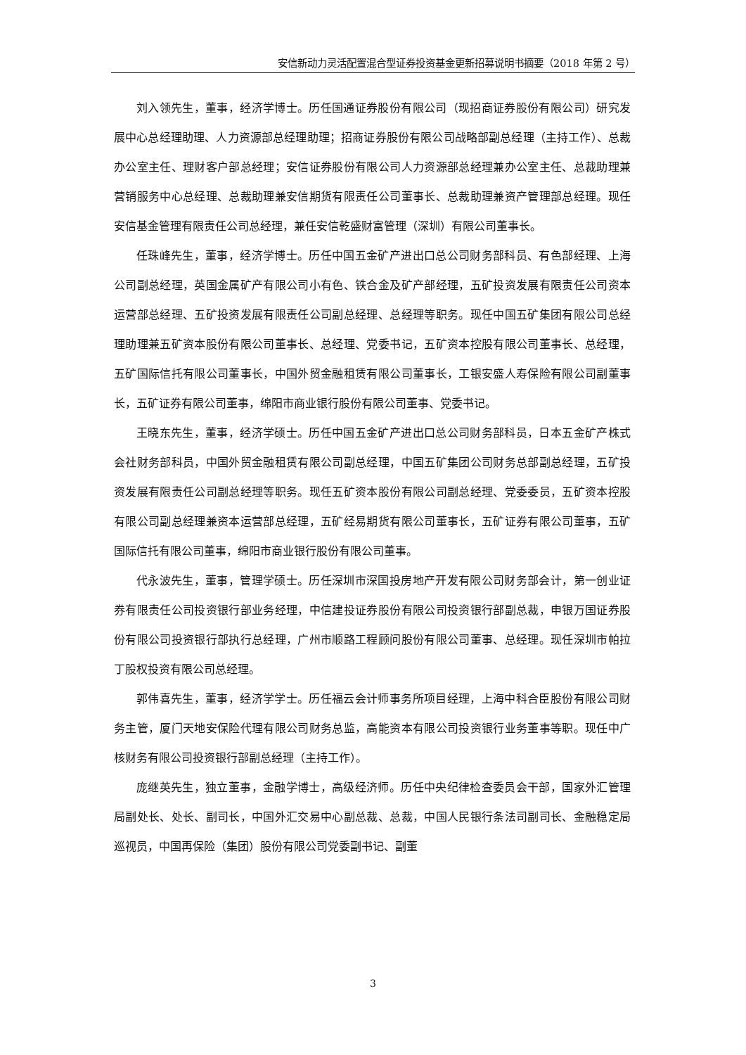安信新动力灵活配置混合型证券投资基金更新招募说明书摘要（2018 年第 2 号）
刘入领先生，董事，经济学博士。历任国通证券股份有限公司（现招商证券股份有限公司）研究发展中心总经理助理、人力资源部总经理助理；招商证券股份有限公司战略部副总经理（主持工作）、总裁办公室主任、理财客户部总经理；安信证券股份有限公司人力资源部总经理兼办公室主任、总裁助理兼营销服务中心总经理、总裁助理兼安信期货有限责任公司董事长、总裁助理兼资产管理部总经理。现任安信基金管理有限责任公司总经理，兼任安信乾盛财富管理（深圳）有限公司董事长。
任珠峰先生，董事，经济学博士。历任中国五金矿产进出口总公司财务部科员、有色部经理、上海公司副总经理，英国金属矿产有限公司小有色、铁合金及矿产部经理，五矿投资发展有限责任公司资本运营部总经理、五矿投资发展有限责任公司副总经理、总经理等职务。现任中国五矿集团有限公司总经理助理兼五矿资本股份有限公司董事长、总经理、党委书记，五矿资本控股有限公司董事长、总经理，五矿国际信托有限公司董事长，中国外贸金融租赁有限公司董事长，工银安盛人寿保险有限公司副董事长，五矿证券有限公司董事，绵阳市商业银行股份有限公司董事、党委书记。
王晓东先生，董事，经济学硕士。历任中国五金矿产进出口总公司财务部科员，日本五金矿产株式会社财务部科员，中国外贸金融租赁有限公司副总经理，中国五矿集团公司财务总部副总经理，五矿投资发展有限责任公司副总经理等职务。现任五矿资本股份有限公司副总经理、党委委员，五矿资本控股有限公司副总经理兼资本运营部总经理，五矿经易期货有限公司董事长，五矿证券有限公司董事，五矿国际信托有限公司董事，绵阳市商业银行股份有限公司董事。
代永波先生，董事，管理学硕士。历任深圳市深国投房地产开发有限公司财务部会计，第一创业证券有限责任公司投资银行部业务经理，中信建投证券股份有限公司投资银行部副总裁，申银万国证券股份有限公司投资银行部执行总经理，广州市顺路工程顾问股份有限公司董事、总经理。现任深圳市帕拉丁股权投资有限公司总经理。
郭伟喜先生，董事，经济学学士。历任福云会计师事务所项目经理，上海中科合臣股份有限公司财务主管，厦门天地安保险代理有限公司财务总监，高能资本有限公司投资银行业务董事等职。现任中广核财务有限公司投资银行部副总经理（主持工作）。
庞继英先生，独立董事，金融学博士，高级经济师。历任中央纪律检查委员会干部，国家外汇管理局副处长、处长、副司长，中国外汇交易中心副总裁、总裁，中国人民银行条法司副司长、金融稳定局巡视员，中国再保险（集团）股份有限公司党委副书记、副董
3